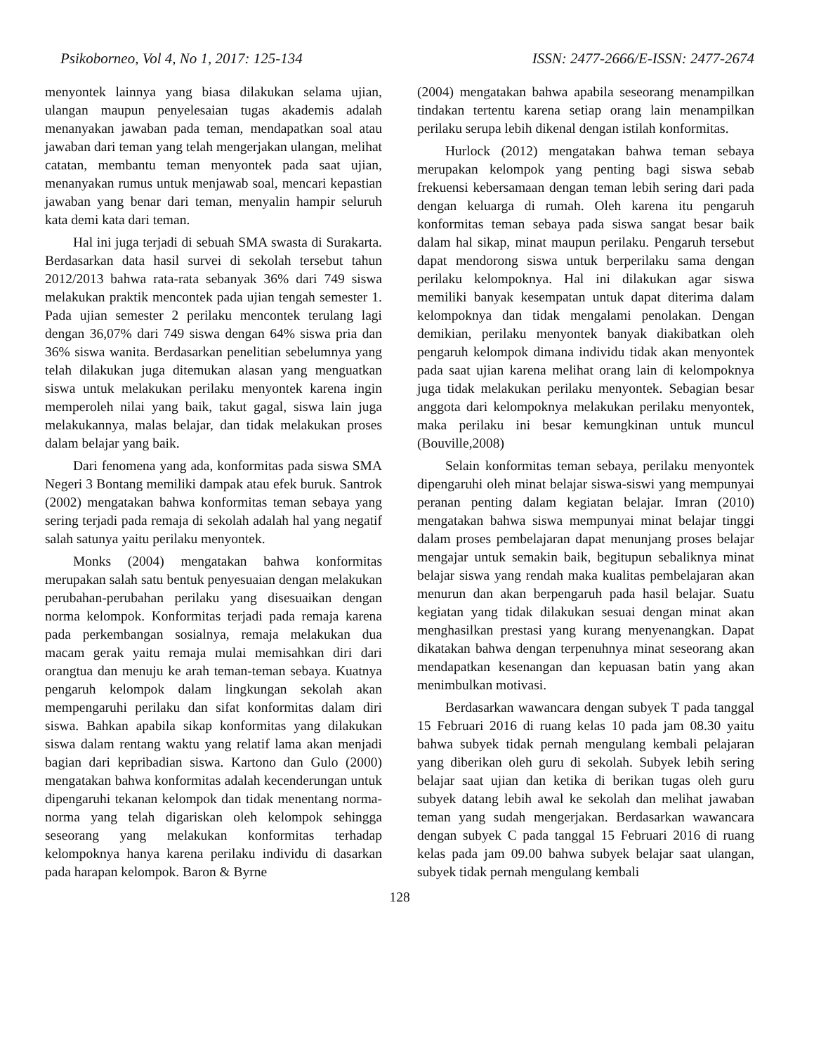Psikoborneo, Vol 4, No 1, 2017: 125-134 ISSN: 2477-2666/E-ISSN: 2477-2674
menyontek lainnya yang biasa dilakukan selama ujian, ulangan maupun penyelesaian tugas akademis adalah menanyakan jawaban pada teman, mendapatkan soal atau jawaban dari teman yang telah mengerjakan ulangan, melihat catatan, membantu teman menyontek pada saat ujian, menanyakan rumus untuk menjawab soal, mencari kepastian jawaban yang benar dari teman, menyalin hampir seluruh kata demi kata dari teman.
Hal ini juga terjadi di sebuah SMA swasta di Surakarta. Berdasarkan data hasil survei di sekolah tersebut tahun 2012/2013 bahwa rata-rata sebanyak 36% dari 749 siswa melakukan praktik mencontek pada ujian tengah semester 1. Pada ujian semester 2 perilaku mencontek terulang lagi dengan 36,07% dari 749 siswa dengan 64% siswa pria dan 36% siswa wanita. Berdasarkan penelitian sebelumnya yang telah dilakukan juga ditemukan alasan yang menguatkan siswa untuk melakukan perilaku menyontek karena ingin memperoleh nilai yang baik, takut gagal, siswa lain juga melakukannya, malas belajar, dan tidak melakukan proses dalam belajar yang baik.
Dari fenomena yang ada, konformitas pada siswa SMA Negeri 3 Bontang memiliki dampak atau efek buruk. Santrok (2002) mengatakan bahwa konformitas teman sebaya yang sering terjadi pada remaja di sekolah adalah hal yang negatif salah satunya yaitu perilaku menyontek.
Monks (2004) mengatakan bahwa konformitas merupakan salah satu bentuk penyesuaian dengan melakukan perubahan-perubahan perilaku yang disesuaikan dengan norma kelompok. Konformitas terjadi pada remaja karena pada perkembangan sosialnya, remaja melakukan dua macam gerak yaitu remaja mulai memisahkan diri dari orangtua dan menuju ke arah teman-teman sebaya. Kuatnya pengaruh kelompok dalam lingkungan sekolah akan mempengaruhi perilaku dan sifat konformitas dalam diri siswa. Bahkan apabila sikap konformitas yang dilakukan siswa dalam rentang waktu yang relatif lama akan menjadi bagian dari kepribadian siswa. Kartono dan Gulo (2000) mengatakan bahwa konformitas adalah kecenderungan untuk dipengaruhi tekanan kelompok dan tidak menentang norma-norma yang telah digariskan oleh kelompok sehingga seseorang yang melakukan konformitas terhadap kelompoknya hanya karena perilaku individu di dasarkan pada harapan kelompok. Baron & Byrne
(2004) mengatakan bahwa apabila seseorang menampilkan tindakan tertentu karena setiap orang lain menampilkan perilaku serupa lebih dikenal dengan istilah konformitas.
Hurlock (2012) mengatakan bahwa teman sebaya merupakan kelompok yang penting bagi siswa sebab frekuensi kebersamaan dengan teman lebih sering dari pada dengan keluarga di rumah. Oleh karena itu pengaruh konformitas teman sebaya pada siswa sangat besar baik dalam hal sikap, minat maupun perilaku. Pengaruh tersebut dapat mendorong siswa untuk berperilaku sama dengan perilaku kelompoknya. Hal ini dilakukan agar siswa memiliki banyak kesempatan untuk dapat diterima dalam kelompoknya dan tidak mengalami penolakan. Dengan demikian, perilaku menyontek banyak diakibatkan oleh pengaruh kelompok dimana individu tidak akan menyontek pada saat ujian karena melihat orang lain di kelompoknya juga tidak melakukan perilaku menyontek. Sebagian besar anggota dari kelompoknya melakukan perilaku menyontek, maka perilaku ini besar kemungkinan untuk muncul (Bouville,2008)
Selain konformitas teman sebaya, perilaku menyontek dipengaruhi oleh minat belajar siswa-siswi yang mempunyai peranan penting dalam kegiatan belajar. Imran (2010) mengatakan bahwa siswa mempunyai minat belajar tinggi dalam proses pembelajaran dapat menunjang proses belajar mengajar untuk semakin baik, begitupun sebaliknya minat belajar siswa yang rendah maka kualitas pembelajaran akan menurun dan akan berpengaruh pada hasil belajar. Suatu kegiatan yang tidak dilakukan sesuai dengan minat akan menghasilkan prestasi yang kurang menyenangkan. Dapat dikatakan bahwa dengan terpenuhnya minat seseorang akan mendapatkan kesenangan dan kepuasan batin yang akan menimbulkan motivasi.
Berdasarkan wawancara dengan subyek T pada tanggal 15 Februari 2016 di ruang kelas 10 pada jam 08.30 yaitu bahwa subyek tidak pernah mengulang kembali pelajaran yang diberikan oleh guru di sekolah. Subyek lebih sering belajar saat ujian dan ketika di berikan tugas oleh guru subyek datang lebih awal ke sekolah dan melihat jawaban teman yang sudah mengerjakan. Berdasarkan wawancara dengan subyek C pada tanggal 15 Februari 2016 di ruang kelas pada jam 09.00 bahwa subyek belajar saat ulangan, subyek tidak pernah mengulang kembali
128